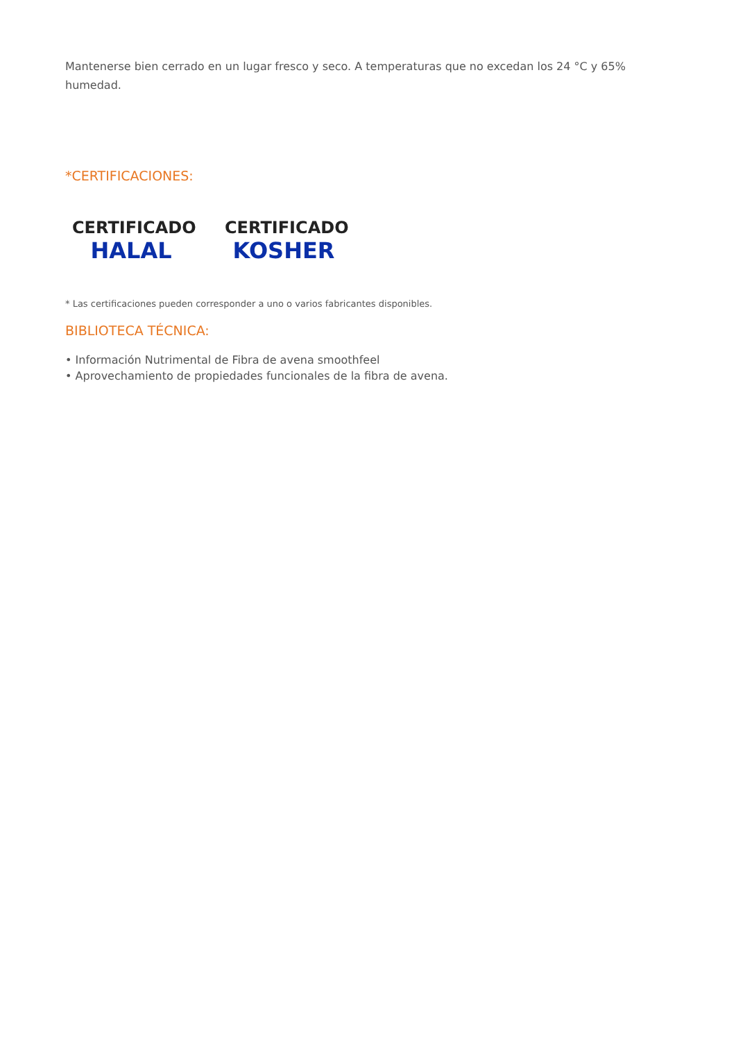Mantenerse bien cerrado en un lugar fresco y seco. A temperaturas que no excedan los 24 °C y 65% humedad.
*CERTIFICACIONES:
CERTIFICADO
HALAL
CERTIFICADO
KOSHER
* Las certificaciones pueden corresponder a uno o varios fabricantes disponibles.
BIBLIOTECA TÉCNICA:
• Información Nutrimental de Fibra de avena smoothfeel
• Aprovechamiento de propiedades funcionales de la fibra de avena.